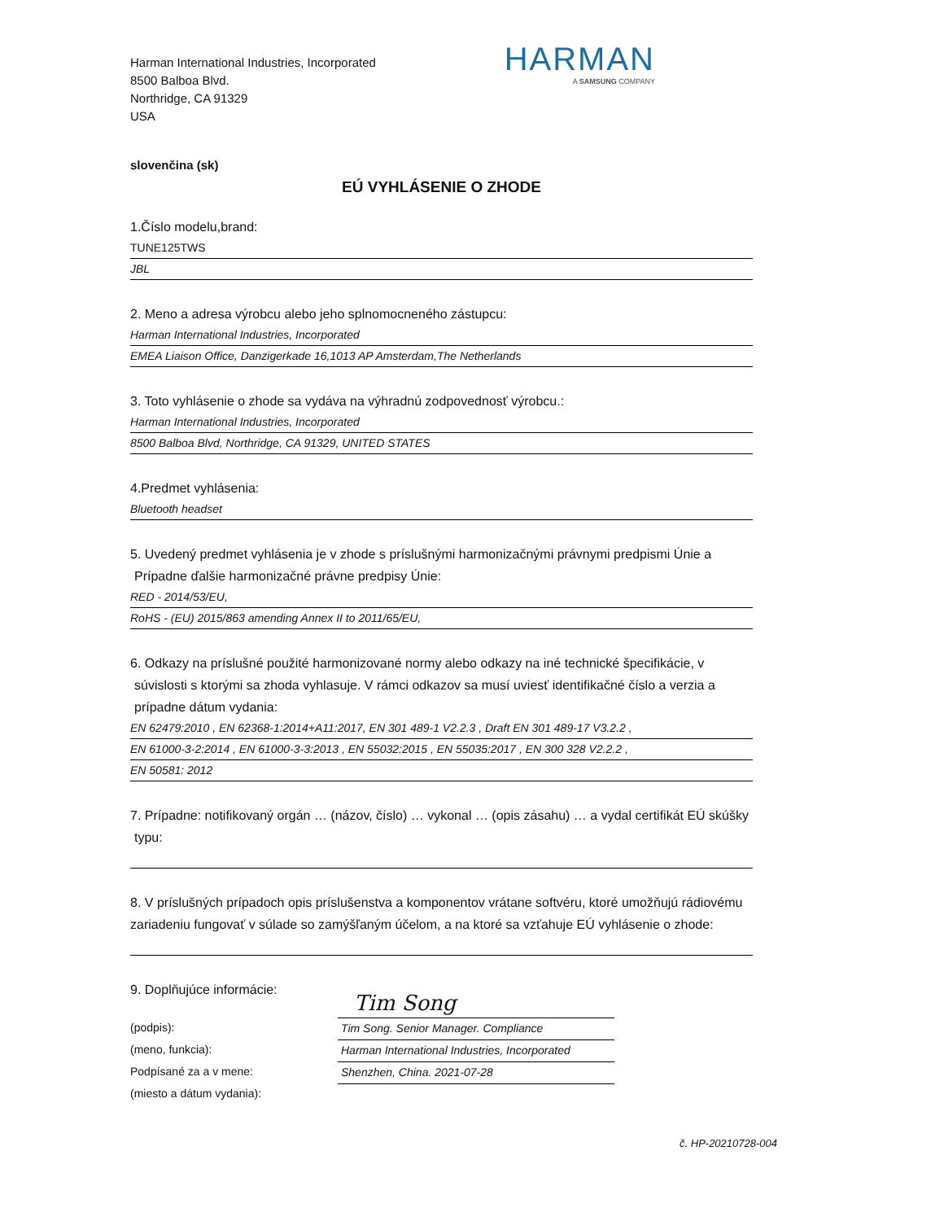Harman International Industries, Incorporated
8500 Balboa Blvd.
Northridge, CA 91329
USA
HARMAN
A SAMSUNG COMPANY
slovenčina (sk)
EÚ VYHLÁSENIE O ZHODE
1.Číslo modelu,brand:
TUNE125TWS
JBL
2. Meno a adresa výrobcu alebo jeho splnomocneného zástupcu:
Harman International Industries, Incorporated
EMEA Liaison Office, Danzigerkade 16,1013 AP Amsterdam,The Netherlands
3. Toto vyhlásenie o zhode sa vydáva na výhradnú zodpovednosť výrobcu.:
Harman International Industries, Incorporated
8500 Balboa Blvd, Northridge, CA 91329, UNITED STATES
4.Predmet vyhlásenia:
Bluetooth headset
5. Uvedený predmet vyhlásenia je v zhode s príslušnými harmonizačnými právnymi predpismi Únie a
Prípadne ďalšie harmonizačné právne predpisy Únie:
RED - 2014/53/EU,
RoHS - (EU) 2015/863 amending Annex II to 2011/65/EU,
6. Odkazy na príslušné použité harmonizované normy alebo odkazy na iné technické špecifikácie, v
súvislosti s ktorými sa zhoda vyhlasuje. V rámci odkazov sa musí uviesť identifikačné číslo a verzia a
prípadne dátum vydania:
EN 62479:2010 , EN 62368-1:2014+A11:2017, EN 301 489-1 V2.2.3 , Draft EN 301 489-17 V3.2.2 ,
EN 61000-3-2:2014 , EN 61000-3-3:2013 , EN 55032:2015 , EN 55035:2017 , EN 300 328 V2.2.2 ,
EN 50581: 2012
7. Prípadne: notifikovaný orgán … (názov, číslo) … vykonal … (opis zásahu) … a vydal certifikát EÚ skúšky
typu:
8. V príslušných prípadoch opis príslušenstva a komponentov vrátane softvéru, ktoré umožňujú rádiovému zariadeniu fungovať v súlade so zamýšľaným účelom, a na ktoré sa vzťahuje EÚ vyhlásenie o zhode:
9. Doplňujúce informácie:
(podpis):
(meno, funkcia):
Podpísané za a v mene:
(miesto a dátum vydania):
Tim Song
Tim Song. Senior Manager. Compliance
Harman International Industries, Incorporated
Shenzhen, China. 2021-07-28
č. HP-20210728-004